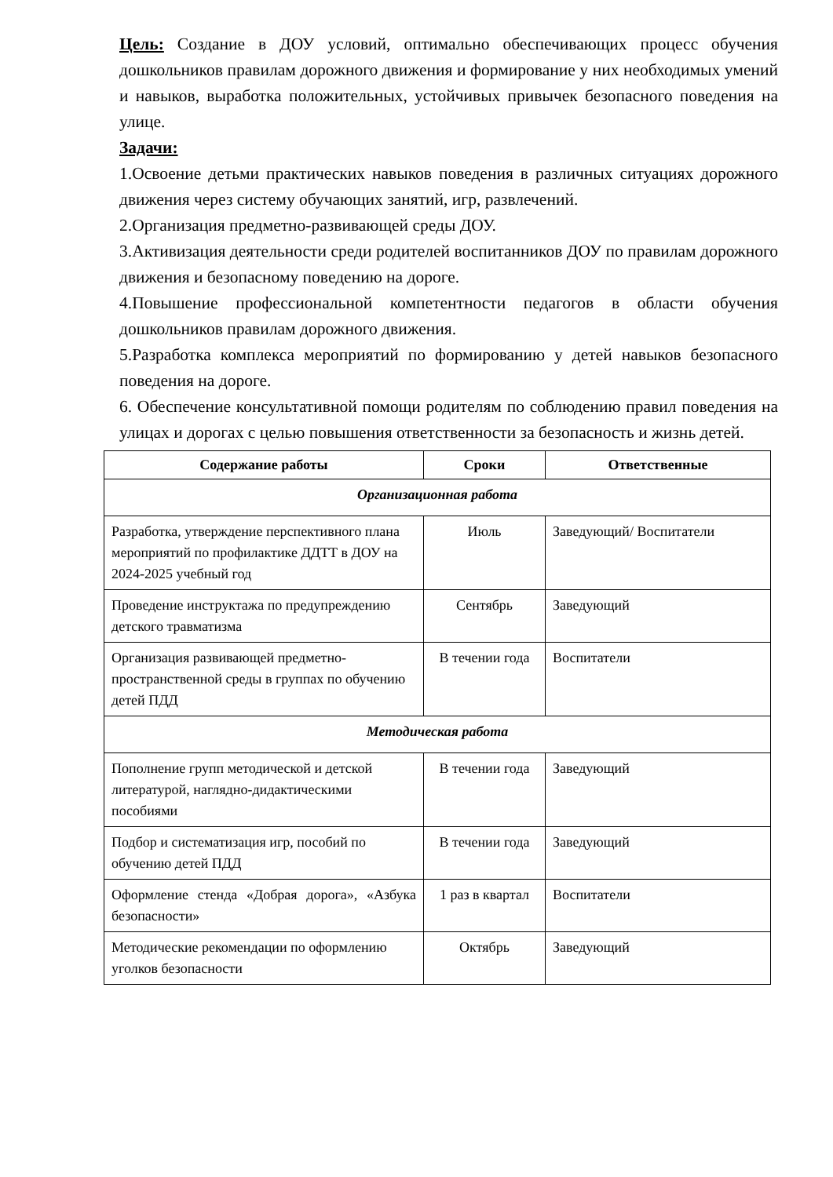Цель: Создание в ДОУ условий, оптимально обеспечивающих процесс обучения дошкольников правилам дорожного движения и формирование у них необходимых умений и навыков, выработка положительных, устойчивых привычек безопасного поведения на улице.
Задачи:
1.Освоение детьми практических навыков поведения в различных ситуациях дорожного движения через систему обучающих занятий, игр, развлечений.
2.Организация предметно-развивающей среды ДОУ.
3.Активизация деятельности среди родителей воспитанников ДОУ по правилам дорожного движения и безопасному поведению на дороге.
4.Повышение профессиональной компетентности педагогов в области обучения дошкольников правилам дорожного движения.
5.Разработка комплекса мероприятий по формированию у детей навыков безопасного поведения на дороге.
6. Обеспечение консультативной помощи родителям по соблюдению правил поведения на улицах и дорогах с целью повышения ответственности за безопасность и жизнь детей.
| Содержание работы | Сроки | Ответственные |
| --- | --- | --- |
| Организационная работа | | |
| Разработка, утверждение перспективного плана мероприятий по профилактике ДДТТ в ДОУ на 2024-2025 учебный год | Июль | Заведующий/ Воспитатели |
| Проведение инструктажа по предупреждению детского травматизма | Сентябрь | Заведующий |
| Организация развивающей предметно-пространственной среды в группах по обучению детей ПДД | В течении года | Воспитатели |
| Методическая работа | | |
| Пополнение групп методической и детской литературой, наглядно-дидактическими пособиями | В течении года | Заведующий |
| Подбор и систематизация игр, пособий по обучению детей ПДД | В течении года | Заведующий |
| Оформление стенда «Добрая дорога», «Азбука безопасности» | 1 раз в квартал | Воспитатели |
| Методические рекомендации по оформлению уголков безопасности | Октябрь | Заведующий |